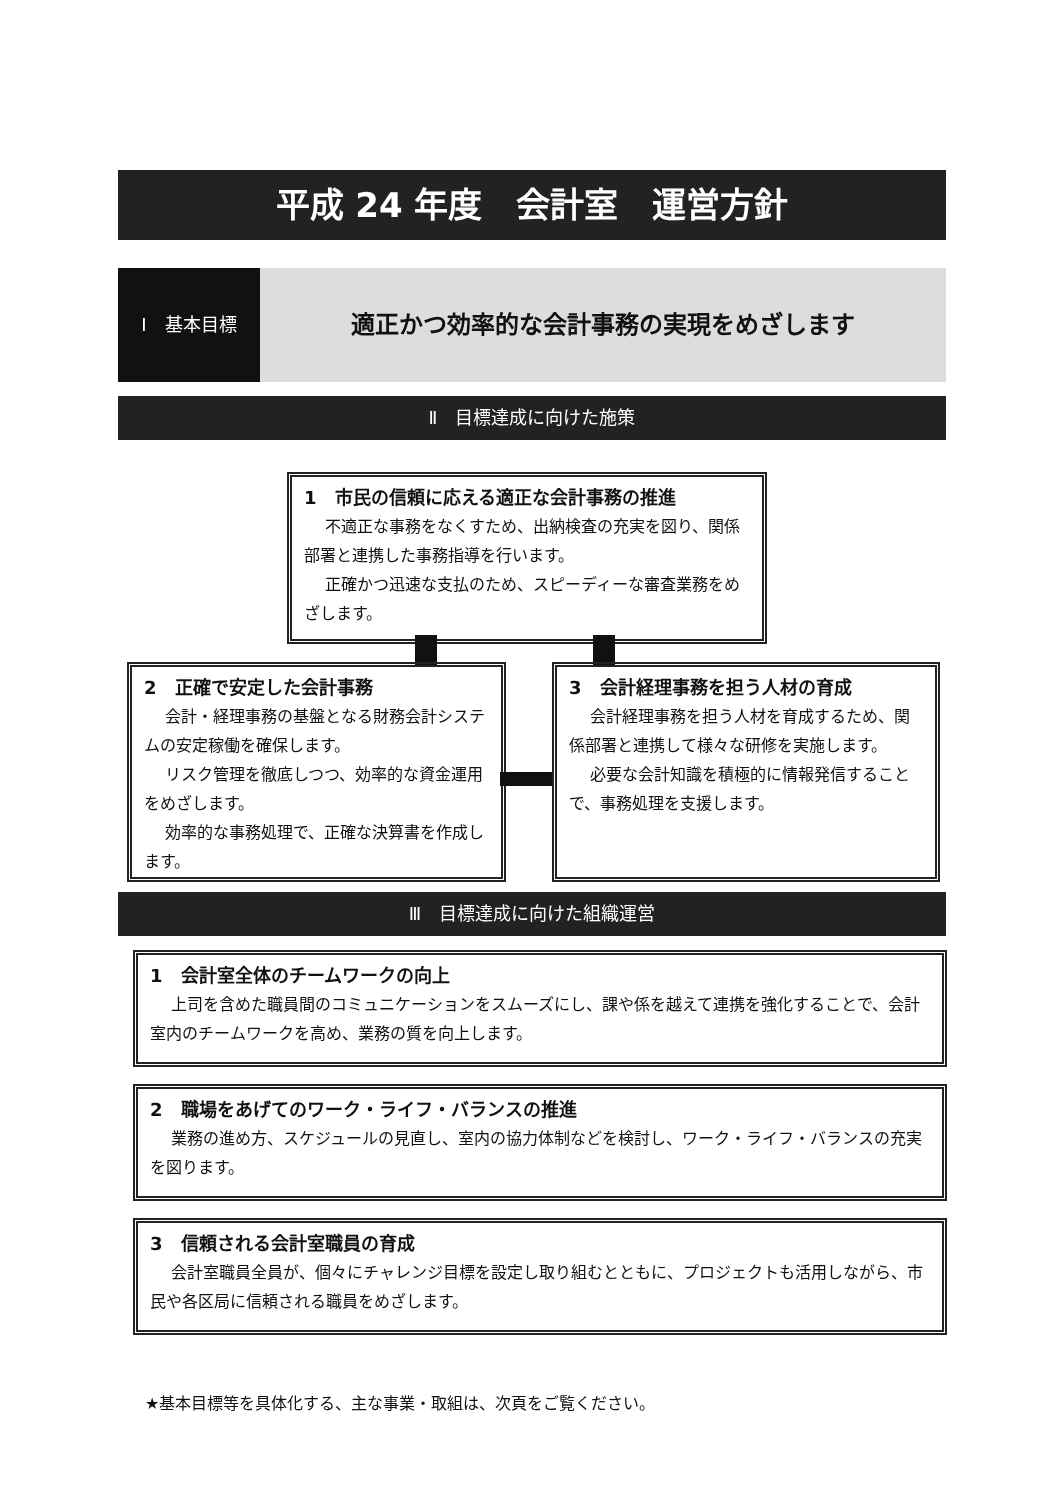平成 24 年度　会計室　運営方針
Ⅰ　基本目標
適正かつ効率的な会計事務の実現をめざします
Ⅱ　目標達成に向けた施策
1　市民の信頼に応える適正な会計事務の推進
不適正な事務をなくすため、出納検査の充実を図り、関係部署と連携した事務指導を行います。
正確かつ迅速な支払のため、スピーディーな審査業務をめざします。
2　正確で安定した会計事務
会計・経理事務の基盤となる財務会計システムの安定稼働を確保します。
リスク管理を徹底しつつ、効率的な資金運用をめざします。
効率的な事務処理で、正確な決算書を作成します。
3　会計経理事務を担う人材の育成
会計経理事務を担う人材を育成するため、関係部署と連携して様々な研修を実施します。
必要な会計知識を積極的に情報発信することで、事務処理を支援します。
Ⅲ　目標達成に向けた組織運営
1　会計室全体のチームワークの向上
上司を含めた職員間のコミュニケーションをスムーズにし、課や係を越えて連携を強化することで、会計室内のチームワークを高め、業務の質を向上します。
2　職場をあげてのワーク・ライフ・バランスの推進
業務の進め方、スケジュールの見直し、室内の協力体制などを検討し、ワーク・ライフ・バランスの充実を図ります。
3　信頼される会計室職員の育成
会計室職員全員が、個々にチャレンジ目標を設定し取り組むとともに、プロジェクトも活用しながら、市民や各区局に信頼される職員をめざします。
★基本目標等を具体化する、主な事業・取組は、次頁をご覧ください。